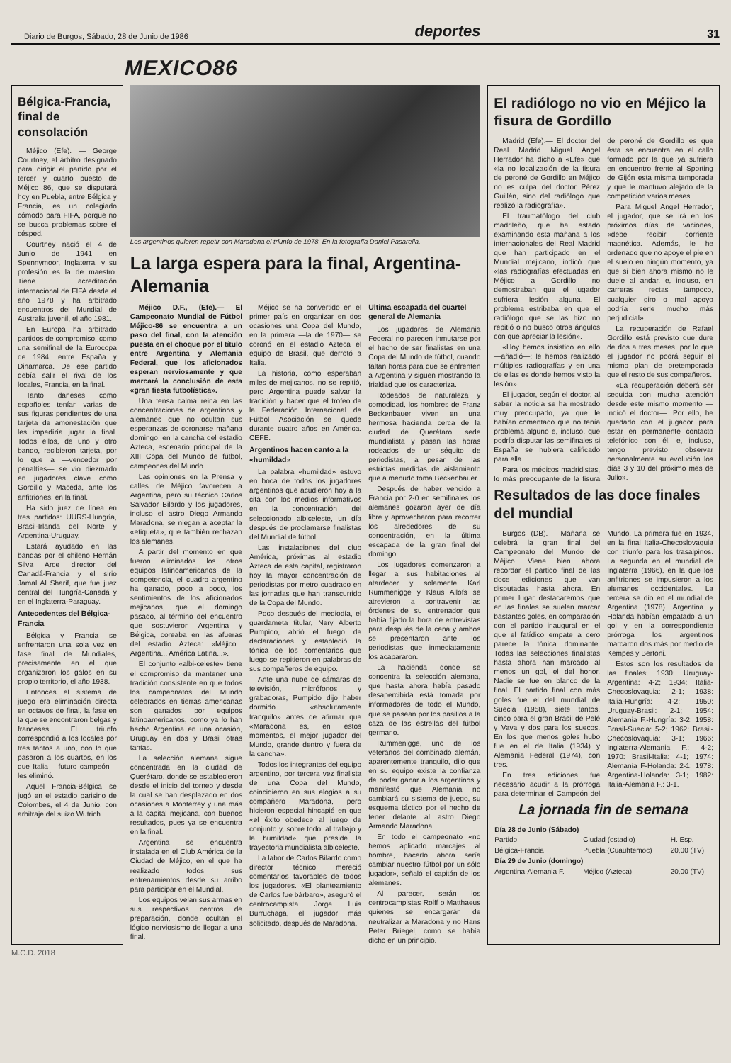Diario de Burgos, Sábado, 28 de Junio de 1986 deportes 31
MEXICO86
Bélgica-Francia, final de consolación
Méjico (Efe). — George Courtney, el árbitro designado para dirigir el partido por el tercer y cuarto puesto de Méjico 86, que se disputará hoy en Puebla, entre Bélgica y Francia, es un colegiado cómodo para FIFA, porque no se busca problemas sobre el césped.
Courtney nació el 4 de Junio de 1941 en Spennymoor, Inglaterra, y su profesión es la de maestro. Tiene acreditación internacional de FIFA desde el año 1978 y ha arbitrado encuentros del Mundial de Australia juvenil, el año 1981.
En Europa ha arbitrado partidos de compromiso, como una semifinal de la Eurocopa de 1984, entre España y Dinamarca. De ese partido debía salir el rival de los locales, Francia, en la final.
Tanto daneses como españoles tenían varias de sus figuras pendientes de una tarjeta de amonestación que les impedíría jugar la final. Todos ellos, de uno y otro bando, recibieron tarjeta, por lo que a —vencedor por penaltíes— se vio diezmado en jugadores clave como Gordillo y Maceda, ante los anfitriones, en la final.
Ha sido juez de línea en tres partidos: UURS-Hungría, Brasil-Irlanda del Norte y Argentina-Uruguay.
Estará ayudado en las bandas por el chileno Hernán Silva Arce director del Canadá-Francia y el sirio Jamal Al Sharif, que fue juez central del Hungría-Canadá y en el Inglaterra-Paraguay.
Antecedentes del Bélgica-Francia
Bélgica y Francia se enfrentaron una sola vez en fase final de Mundiales, precisamente en el que organizaron los galos en su propio territorio, el año 1938.
Entonces el sistema de juego era eliminación directa en octavos de final, la fase en la que se encontraron belgas y franceses. El triunfo correspondió a los locales por tres tantos a uno, con lo que pasaron a los cuartos, en los que Italia —futuro campeón— les eliminó.
Aquel Francia-Bélgica se jugó en el estadio parisino de Colombes, el 4 de Junio, con arbitraje del suizo Wutrich.
Los argentinos quieren repetir con Maradona el triunfo de 1978. En la fotografía Daniel Pasarella.
La larga espera para la final, Argentina-Alemania
Méjico D.F., (Efe).— El Campeonato Mundial de Fútbol Méjico-86 se encuentra a un paso del final, con la atención puesta en el choque por el título entre Argentina y Alemania Federal, que los aficionados esperan nerviosamente y que marcará la conclusión de esta «gran fiesta futbolística».
Una tensa calma reina en las concentraciones de argentinos y alemanes que no ocultan sus esperanzas de coronarse mañana domingo, en la cancha del estadio Azteca, escenario principal de la XIII Copa del Mundo de fútbol, campeones del Mundo.
Las opiniones en la Prensa y calles de Méjico favorecen a Argentina, pero su técnico Carlos Salvador Bilardo y los jugadores, incluso el astro Diego Armando Maradona, se niegan a aceptar la «etiqueta», que también rechazan los alemanes.
A partir del momento en que fueron eliminados los otros equipos latinoamericanos de la competencia, el cuadro argentino ha ganado, poco a poco, los sentimientos de los aficionados mejicanos, que el domingo pasado, al término del encuentro que sostuvieron Argentina y Bélgica, coreaba en las afueras del estadio Azteca: «Méjico... Argentina... América Latina...».
El conjunto «albi-celeste» tiene el compromiso de mantener una tradición consistente en que todos los campeonatos del Mundo celebrados en tierras americanas son ganados por equipos latinoamericanos, como ya lo han hecho Argentina en una ocasión, Uruguay en dos y Brasil otras tantas.
La selección alemana sigue concentrada en la ciudad de Querétaro, donde se establecieron desde el inicio del torneo y desde la cual se han desplazado en dos ocasiones a Monterrey y una más a la capital mejicana, con buenos resultados, pues ya se encuentra en la final.
Argentina se encuentra instalada en el Club América de la Ciudad de Méjico, en el que ha realizado todos sus entrenamientos desde su arribo para participar en el Mundial.
Los equipos velan sus armas en sus respectivos centros de preparación, donde ocultan el lógico nerviosismo de llegar a una final.
Méjico se ha convertido en el primer país en organizar en dos ocasiones una Copa del Mundo, en la primera —la de 1970— se coronó en el estadio Azteca el equipo de Brasil, que derrotó a Italia.
La historia, como esperaban miles de mejicanos, no se repitió, pero Argentina puede salvar la tradición y hacer que el trofeo de la Federación Internacional de Fútbol Asociación se quede durante cuatro años en América. CEFE.
Argentinos hacen canto a la «humildad»
La palabra «humildad» estuvo en boca de todos los jugadores argentinos que acudieron hoy a la cita con los medios informativos en la concentración del seleccionado albiceleste, un día después de proclamarse finalistas del Mundial de fútbol.
Las instalaciones del club América, próximas al estadio Azteca de esta capital, registraron hoy la mayor concentración de periodistas por metro cuadrado en las jornadas que han transcurrido de la Copa del Mundo.
Poco después del mediodía, el guardameta titular, Nery Alberto Pumpido, abrió el fuego de declaraciones y estableció la tónica de los comentarios que luego se repitieron en palabras de sus compañeros de equipo.
Ante una nube de cámaras de televisión, micrófonos y grabadoras, Pumpido dijo haber dormido «absolutamente tranquilo» antes de afirmar que «Maradona es, en estos momentos, el mejor jugador del Mundo, grande dentro y fuera de la cancha».
Todos los integrantes del equipo argentino, por tercera vez finalista de una Copa del Mundo, coincidieron en sus elogios a su compañero Maradona, pero hicieron especial hincapié en que «el éxito obedece al juego de conjunto y, sobre todo, al trabajo y la humildad» que preside la trayectoria mundialista albiceleste.
La labor de Carlos Bilardo como director técnico mereció comentarios favorables de todos los jugadores. «El planteamiento de Carlos fue bárbaro», aseguró el centrocampista Jorge Luis Burruchaga, el jugador más solicitado, después de Maradona.
Ultima escapada del cuartel general de Alemania
Los jugadores de Alemania Federal no parecen inmutarse por el hecho de ser finalistas en una Copa del Mundo de fútbol, cuando faltan horas para que se enfrenten a Argentina y siguen mostrando la frialdad que los caracteriza.
Rodeados de naturaleza y comodidad, los hombres de Franz Beckenbauer viven en una hermosa hacienda cerca de la ciudad de Querétaro, sede mundialista y pasan las horas rodeados de un séquito de periodistas, a pesar de las estrictas medidas de aislamiento que a menudo toma Beckenbauer.
Después de haber vencido a Francia por 2-0 en semifinales los alemanes gozaron ayer de día libre y aprovecharon para recorrer los alrededores de su concentración, en la última escapada de la gran final del domingo.
Los jugadores comenzaron a llegar a sus habitaciones al atardecer y solamente Karl Rummenigge y Klaus Allofs se atrevieron a contravenir las órdenes de su entrenador que había fijado la hora de entrevistas para después de la cena y ambos se presentaron ante los periodistas que inmediatamente los acapararon.
La hacienda donde se concentra la selección alemana, que hasta ahora había pasado desapercibida está tomada por informadores de todo el Mundo, que se pasean por los pasillos a la caza de las estrellas del fútbol germano.
Rummenigge, uno de los veteranos del combinado alemán, aparentemente tranquilo, dijo que en su equipo existe la confianza de poder ganar a los argentinos y manifestó que Alemania no cambiará su sistema de juego, su esquema táctico por el hecho de tener delante al astro Diego Armando Maradona.
En todo el campeonato «no hemos aplicado marcajes al hombre, hacerlo ahora sería cambiar nuestro fútbol por un sólo jugador», señaló el capitán de los alemanes.
Al parecer, serán los centrocampistas Rolff o Matthaeus quienes se encargarán de neutralizar a Maradona y no Hans Peter Briegel, como se había dicho en un principio.
El radiólogo no vio en Méjico la fisura de Gordillo
Madrid (Efe).— El doctor del Real Madrid Miguel Angel Herrador ha dicho a «Efe» que «la no localización de la fisura de peroné de Gordillo en Méjico no es culpa del doctor Pérez Guillén, sino del radiólogo que realizó la radiografía».
El traumatólogo del club madrileño, que ha estado examinando esta mañana a los internacionales del Real Madrid que han participado en el Mundial mejicano, indicó que «las radiografías efectuadas en Méjico a Gordillo no demostraban que el jugador sufriera lesión alguna. El problema estribaba en que el radiólogo que se las hizo no repitió o no busco otros ángulos con que apreciar la lesión».
«Hoy hemos insistido en ello —añadió—; le hemos realizado múltiples radiografías y en una de ellas es donde hemos visto la lesión».
El jugador, según el doctor, al saber la noticia se ha mostrado muy preocupado, ya que le habían comentado que no tenía problema alguno e, incluso, que podría disputar las semifinales si España se hubiera calificado para ella.
Para los médicos madridistas, lo más preocupante de la fisura de peroné de Gordillo es que ésta se encuentra en el callo formado por la que ya sufriera en encuentro frente al Sporting de Gijón esta misma temporada y que le mantuvo alejado de la competición varios meses.
Para Miguel Angel Herrador, el jugador, que se irá en los próximos días de vaciones, «debe recibir corriente magnética. Además, le he ordenado que no apoye el pie en el suelo en ningún momento, ya que si bien ahora mismo no le duele al andar, e, incluso, en carreras rectas tampoco, cualquier giro o mal apoyo podría serle mucho más perjudicial».
La recuperación de Rafael Gordillo está previsto que dure de dos a tres meses, por lo que el jugador no podrá seguir el mismo plan de pretemporada que el resto de sus compañeros.
«La recuperación deberá ser seguida con mucha atención desde este mismo momento —indicó el doctor—. Por ello, he quedado con el jugador para estar en permanente contacto telefónico con él, e, incluso, tengo previsto observar personalmente su evolución los días 3 y 10 del próximo mes de Julio».
Resultados de las doce finales del mundial
Burgos (DB).— Mañana se celebrá la gran final del Campeonato del Mundo de Méjico. Viene bien ahora recordar el partido final de las doce ediciones que van disputadas hasta ahora. En primer lugar destacaremos que en las finales se suelen marcar bastantes goles, en comparación con el partido inaugural en el que el fatídico empate a cero parece la tónica dominante. Todas las selecciones finalistas hasta ahora han marcado al menos un gol, el del honor. Nadie se fue en blanco de la final. El partido final con más goles fue el del mundial de Suecia (1958), siete tantos, cinco para el gran Brasil de Pelé y Vava y dos para los suecos. En los que menos goles hubo fue en el de Italia (1934) y Alemania Federal (1974), con tres.
En tres ediciones fue necesario acudir a la prórroga para determinar el Campeón del Mundo. La primera fue en 1934, en la final Italia-Checoslovaquia con triunfo para los trasalpinos. La segunda en el mundial de Inglaterra (1966), en la que los anfitriones se impusieron a los alemanes occidentales. La tercera se dio en el mundial de Argentina (1978). Argentina y Holanda habían empatado a un gol y en la correspondiente prórroga los argentinos marcaron dos más por medio de Kempes y Bertoni.
Estos son los resultados de las finales: 1930: Uruguay-Argentina: 4-2; 1934: Italia-Checoslovaquia: 2-1; 1938: Italia-Hungría: 4-2; 1950: Uruguay-Brasil: 2-1; 1954: Alemania F.-Hungría: 3-2; 1958: Brasil-Suecia: 5-2; 1962: Brasil-Checoslovaquia: 3-1; 1966: Inglaterra-Alemania F.: 4-2; 1970: Brasil-Italia: 4-1; 1974: Alemania F-Holanda: 2-1; 1978: Argentina-Holanda: 3-1; 1982: Italia-Alemania F.: 3-1.
La jornada fin de semana
| Día 28 de Junio (Sábado) | | |
| Partido | Ciudad (estadio) | H. Esp. |
| Bélgica-Francia | Puebla (Cuauhtemoc) | 20,00 (TV) |
| Día 29 de Junio (domingo) | | |
| Argentina-Alemania F. | Méjico (Azteca) | 20,00 (TV) |
M.C.D. 2018